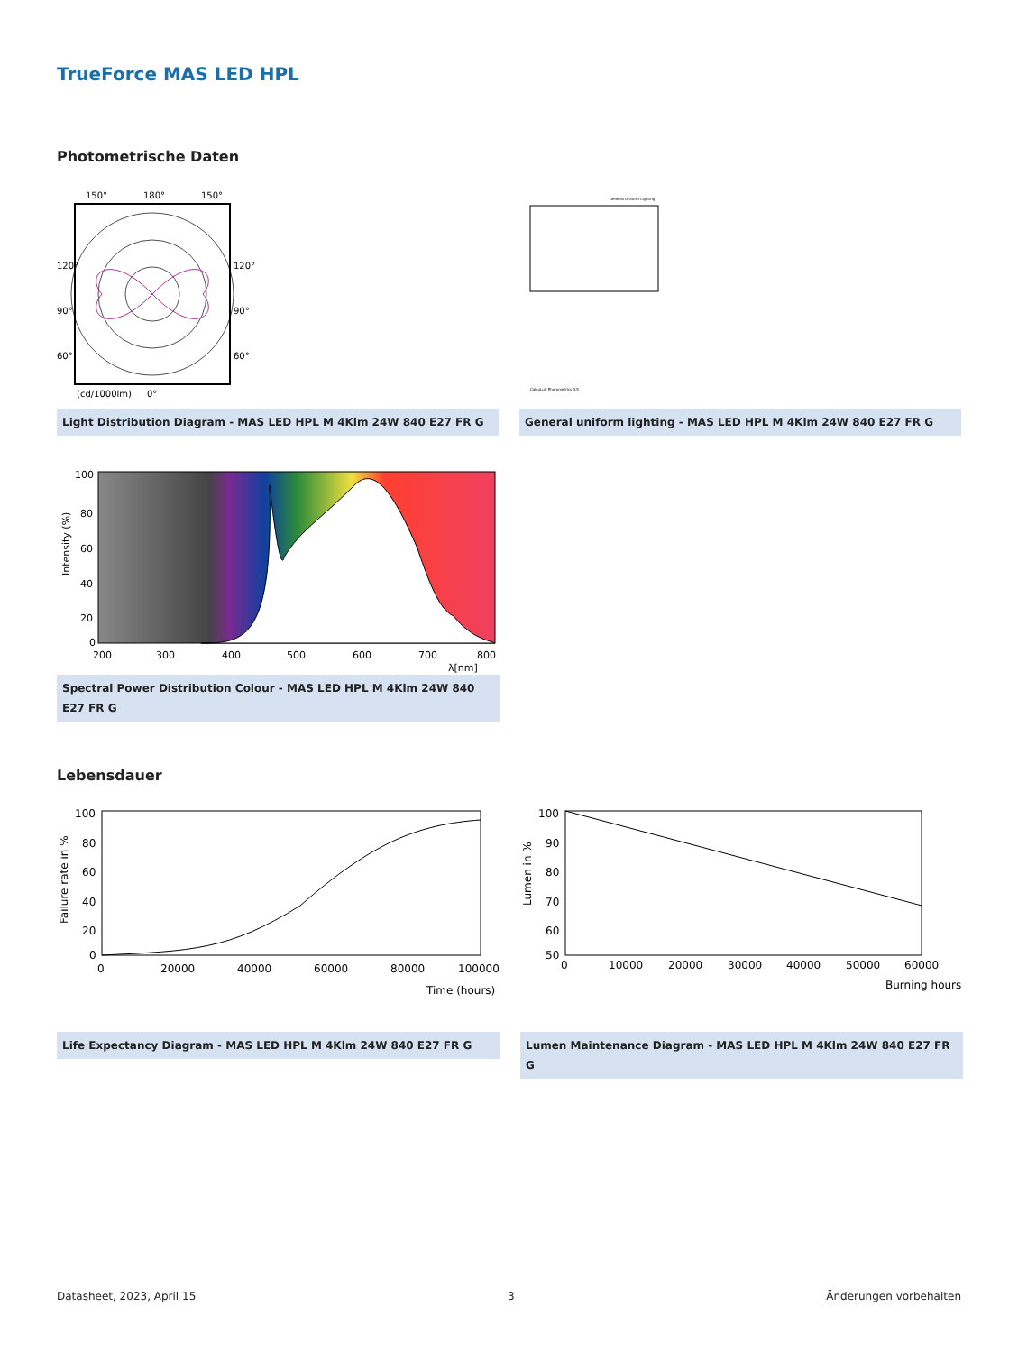TrueForce MAS LED HPL
Photometrische Daten
150°
180°
150°
120°
90°
60°
120°
90°
60°
(cd/1000lm)
0°
Light Distribution Diagram - MAS LED HPL M 4Klm 24W 840 E27 FR G
General Uniform Lighting
CalcuLuX Photometrics 4.5
General uniform lighting - MAS LED HPL M 4Klm 24W 840 E27 FR G
100
80
60
40
20
0
200
300
400
500
600
700
800
λ[nm]
Intensity (%)
Spectral Power Distribution Colour - MAS LED HPL M 4Klm 24W 840 E27 FR G
Lebensdauer
100
80
60
40
20
0
0
20000
40000
60000
80000
100000
Time (hours)
Failure rate in %
Life Expectancy Diagram - MAS LED HPL M 4Klm 24W 840 E27 FR G
100
90
80
70
60
50
0
10000
20000
30000
40000
50000
60000
Burning hours
Lumen in %
Lumen Maintenance Diagram - MAS LED HPL M 4Klm 24W 840 E27 FR G
Datasheet, 2023, April 15 3 Änderungen vorbehalten